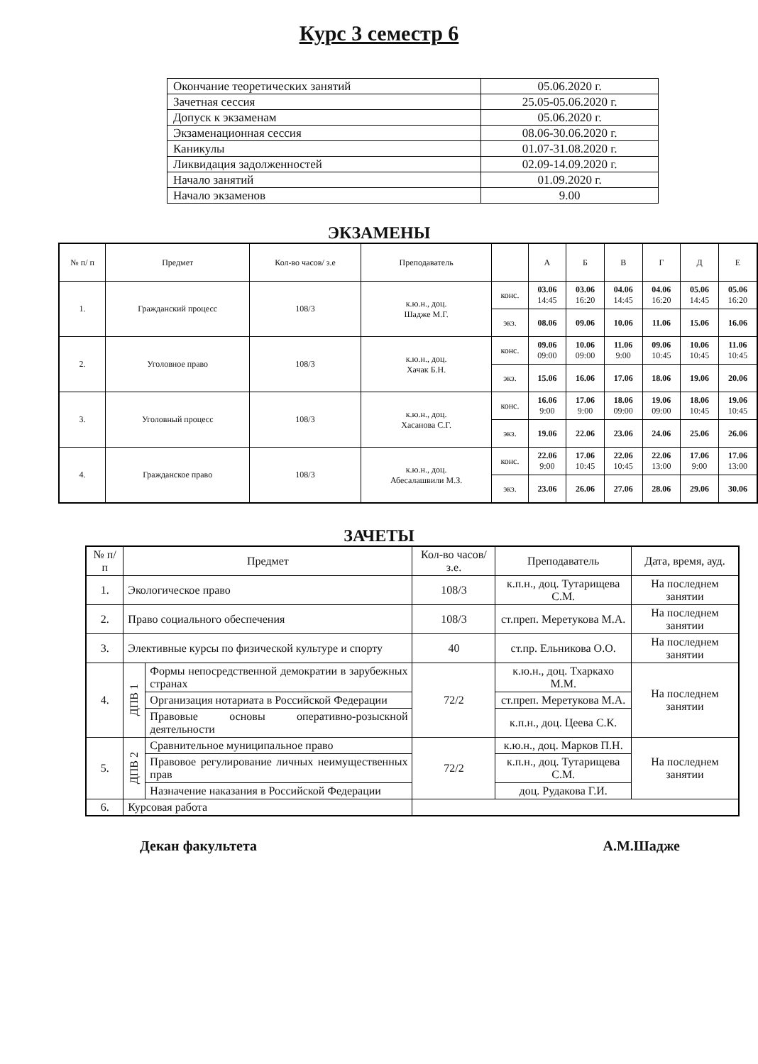Курс 3 семестр 6
| Окончание теоретических занятий | 05.06.2020 г. |
| Зачетная сессия | 25.05-05.06.2020 г. |
| Допуск к экзаменам | 05.06.2020 г. |
| Экзаменационная сессия | 08.06-30.06.2020 г. |
| Каникулы | 01.07-31.08.2020 г. |
| Ликвидация задолженностей | 02.09-14.09.2020 г. |
| Начало занятий | 01.09.2020 г. |
| Начало экзаменов | 9.00 |
ЭКЗАМЕНЫ
| № п/ п | Предмет | Кол-во часов/ з.е | Преподаватель | | А | Б | В | Г | Д | Е |
| --- | --- | --- | --- | --- | --- | --- | --- | --- | --- | --- |
| 1. | Гражданский процесс | 108/3 | к.ю.н., доц. Шадже М.Г. | конс. | 03.06 14:45 | 03.06 16:20 | 04.06 14:45 | 04.06 16:20 | 05.06 14:45 | 05.06 16:20 |
| | | | | экз. | 08.06 | 09.06 | 10.06 | 11.06 | 15.06 | 16.06 |
| 2. | Уголовное право | 108/3 | к.ю.н., доц. Хачак Б.Н. | конс. | 09.06 09:00 | 10.06 09:00 | 11.06 9:00 | 09.06 10:45 | 10.06 10:45 | 11.06 10:45 |
| | | | | экз. | 15.06 | 16.06 | 17.06 | 18.06 | 19.06 | 20.06 |
| 3. | Уголовный процесс | 108/3 | к.ю.н., доц. Хасанова С.Г. | конс. | 16.06 9:00 | 17.06 9:00 | 18.06 09:00 | 19.06 09:00 | 18.06 10:45 | 19.06 10:45 |
| | | | | экз. | 19.06 | 22.06 | 23.06 | 24.06 | 25.06 | 26.06 |
| 4. | Гражданское право | 108/3 | к.ю.н., доц. Абесалашвили М.З. | конс. | 22.06 9:00 | 17.06 10:45 | 22.06 10:45 | 22.06 13:00 | 17.06 9:00 | 17.06 13:00 |
| | | | | экз. | 23.06 | 26.06 | 27.06 | 28.06 | 29.06 | 30.06 |
ЗАЧЕТЫ
| № п/ п | Предмет | | Кол-во часов/ з.е. | Преподаватель | Дата, время, ауд. |
| --- | --- | --- | --- | --- | --- |
| 1. | Экологическое право | | 108/3 | к.п.н., доц. Тутарищева С.М. | На последнем занятии |
| 2. | Право социального обеспечения | | 108/3 | ст.преп. Меретукова М.А. | На последнем занятии |
| 3. | Элективные курсы по физической культуре и спорту | | 40 | ст.пр. Ельникова О.О. | На последнем занятии |
| 4. | ДПВ 1 | Формы непосредственной демократии в зарубежных странах | 72/2 | к.ю.н., доц. Тхаркахо М.М. | На последнем занятии |
| | | Организация нотариата в Российской Федерации | | ст.преп. Меретукова М.А. | |
| | | Правовые основы оперативно-розыскной деятельности | | к.п.н., доц. Цеева С.К. | |
| 5. | ДПВ 2 | Сравнительное муниципальное право | 72/2 | к.ю.н., доц. Марков П.Н. | На последнем занятии |
| | | Правовое регулирование личных неимущественных прав | | к.п.н., доц. Тутарищева С.М. | |
| | | Назначение наказания в Российской Федерации | | доц. Рудакова Г.И. | |
| 6. | Курсовая работа | | | | |
Декан факультета А.М.Шадже